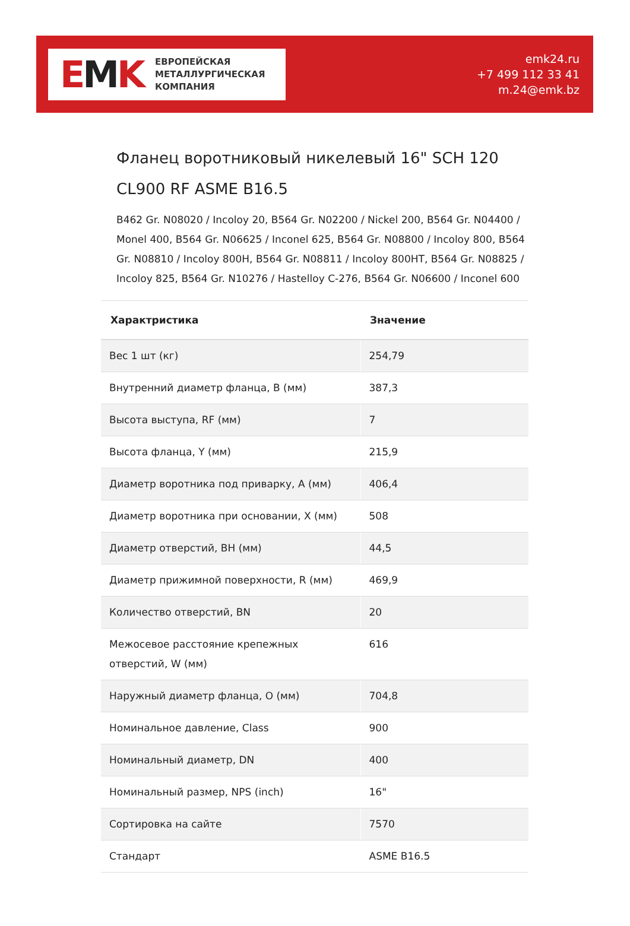EMK
ЕВРОПЕЙСКАЯ
МЕТАЛЛУРГИЧЕСКАЯ
КОМПАНИЯ
emk24.ru
+7 499 112 33 41
m.24@emk.bz
Фланец воротниковый никелевый 16" SCH 120 CL900 RF ASME B16.5
B462 Gr. N08020 / Incoloy 20, B564 Gr. N02200 / Nickel 200, B564 Gr. N04400 / Monel 400, B564 Gr. N06625 / Inconel 625, B564 Gr. N08800 / Incoloy 800, B564 Gr. N08810 / Incoloy 800H, B564 Gr. N08811 / Incoloy 800HT, B564 Gr. N08825 / Incoloy 825, B564 Gr. N10276 / Hastelloy C-276, B564 Gr. N06600 / Inconel 600
| Характристика | Значение |
| --- | --- |
| Вес 1 шт (кг) | 254,79 |
| Внутренний диаметр фланца, B (мм) | 387,3 |
| Высота выступа, RF (мм) | 7 |
| Высота фланца, Y (мм) | 215,9 |
| Диаметр воротника под приварку, A (мм) | 406,4 |
| Диаметр воротника при основании, X (мм) | 508 |
| Диаметр отверстий, BH (мм) | 44,5 |
| Диаметр прижимной поверхности, R (мм) | 469,9 |
| Количество отверстий, BN | 20 |
| Межосевое расстояние крепежных отверстий, W (мм) | 616 |
| Наружный диаметр фланца, O (мм) | 704,8 |
| Номинальное давление, Class | 900 |
| Номинальный диаметр, DN | 400 |
| Номинальный размер, NPS (inch) | 16" |
| Сортировка на сайте | 7570 |
| Стандарт | ASME B16.5 |